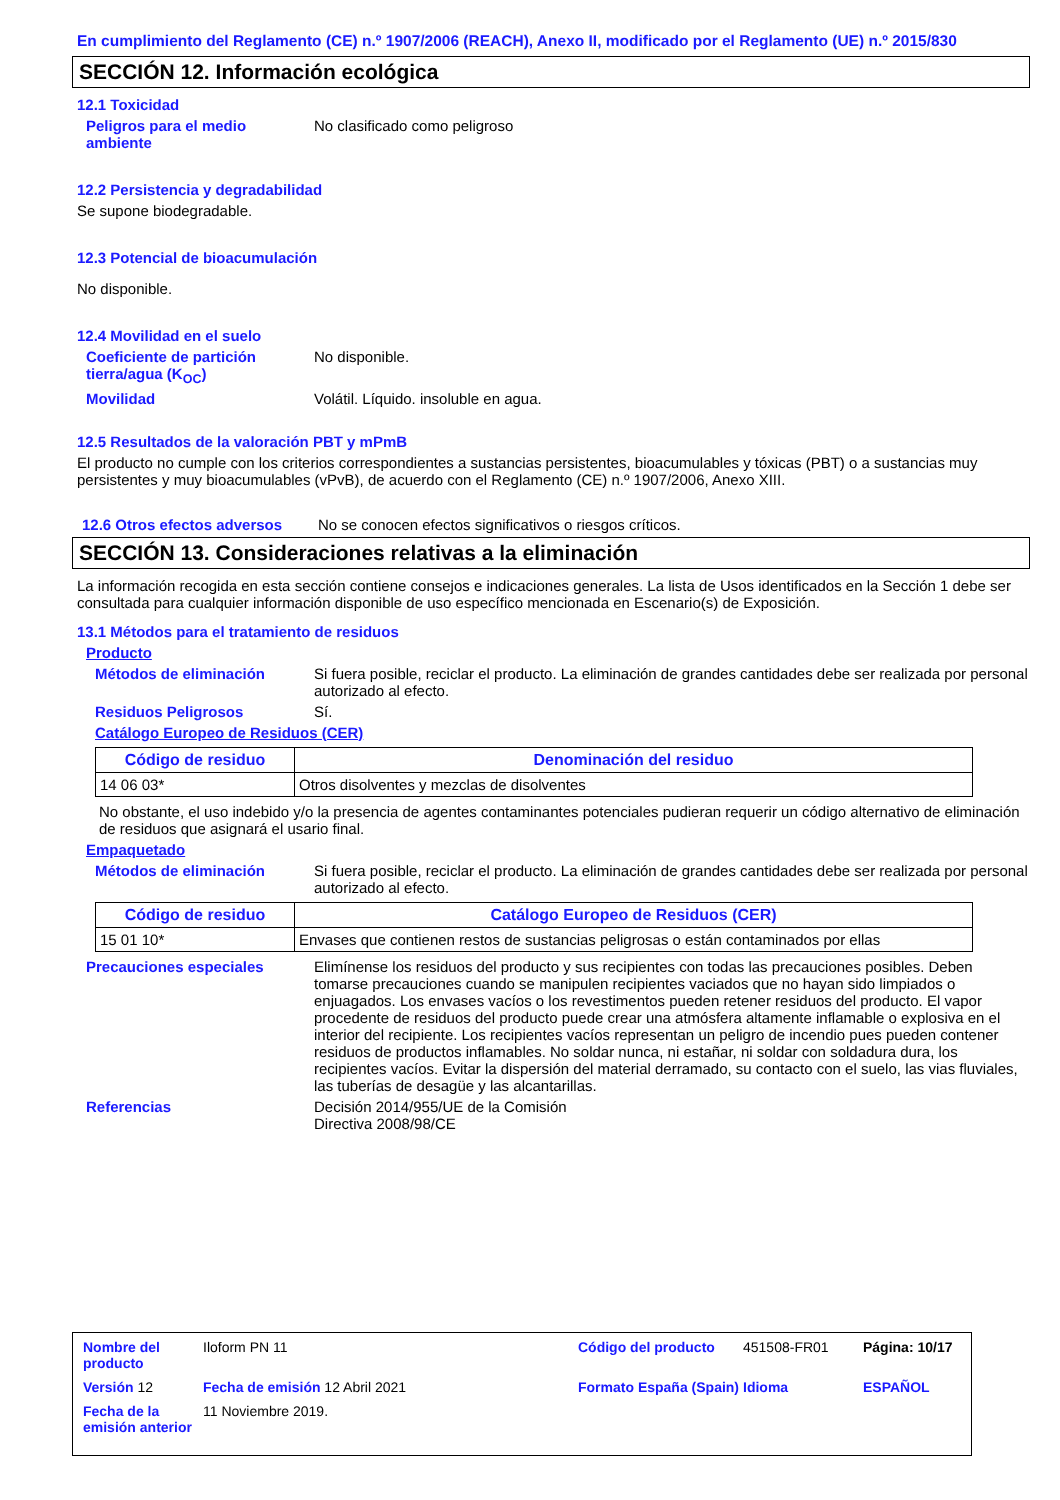En cumplimiento del Reglamento (CE) n.º 1907/2006 (REACH), Anexo II, modificado por el Reglamento (UE) n.º 2015/830
SECCIÓN 12. Información ecológica
12.1 Toxicidad
Peligros para el medio ambiente
No clasificado como peligroso
12.2 Persistencia y degradabilidad
Se supone biodegradable.
12.3 Potencial de bioacumulación
No disponible.
12.4 Movilidad en el suelo
Coeficiente de partición tierra/agua (K<sub>OC</sub>)
No disponible.
Movilidad Volátil. Líquido. insoluble en agua.
12.5 Resultados de la valoración PBT y mPmB
El producto no cumple con los criterios correspondientes a sustancias persistentes, bioacumulables y tóxicas (PBT) o a sustancias muy persistentes y muy bioacumulables (vPvB), de acuerdo con el Reglamento (CE) n.º 1907/2006, Anexo XIII.
12.6 Otros efectos adversos
No se conocen efectos significativos o riesgos críticos.
SECCIÓN 13. Consideraciones relativas a la eliminación
La información recogida en esta sección contiene consejos e indicaciones generales. La lista de Usos identificados en la Sección 1 debe ser consultada para cualquier información disponible de uso específico mencionada en Escenario(s) de Exposición.
13.1 Métodos para el tratamiento de residuos
Producto
Métodos de eliminación Si fuera posible, reciclar el producto. La eliminación de grandes cantidades debe ser realizada por personal autorizado al efecto.
Residuos Peligrosos Sí.
Catálogo Europeo de Residuos (CER)
| Código de residuo | Denominación del residuo |
| --- | --- |
| 14 06 03* | Otros disolventes y mezclas de disolventes |
No obstante, el uso indebido y/o la presencia de agentes contaminantes potenciales pudieran requerir un código alternativo de eliminación de residuos que asignará el usario final.
Empaquetado
Métodos de eliminación Si fuera posible, reciclar el producto. La eliminación de grandes cantidades debe ser realizada por personal autorizado al efecto.
| Código de residuo | Catálogo Europeo de Residuos (CER) |
| --- | --- |
| 15 01 10* | Envases que contienen restos de sustancias peligrosas o están contaminados por ellas |
Precauciones especiales Elimínense los residuos del producto y sus recipientes con todas las precauciones posibles. Deben tomarse precauciones cuando se manipulen recipientes vaciados que no hayan sido limpiados o enjuagados. Los envases vacíos o los revestimentos pueden retener residuos del producto. El vapor procedente de residuos del producto puede crear una atmósfera altamente inflamable o explosiva en el interior del recipiente. Los recipientes vacíos representan un peligro de incendio pues pueden contener residuos de productos inflamables. No soldar nunca, ni estañar, ni soldar con soldadura dura, los recipientes vacíos. Evitar la dispersión del material derramado, su contacto con el suelo, las vias fluviales, las tuberías de desagüe y las alcantarillas.
Referencias Decisión 2014/955/UE de la Comisión
Directiva 2008/98/CE
Nombre del producto
Iloform PN 11
Código del producto
451508-FR01
Página: 10/17
Versión 12
Fecha de emisión 12 Abril 2021
Formato España (Spain)
Idioma
ESPAÑOL
Fecha de la emisión anterior
11 Noviembre 2019.